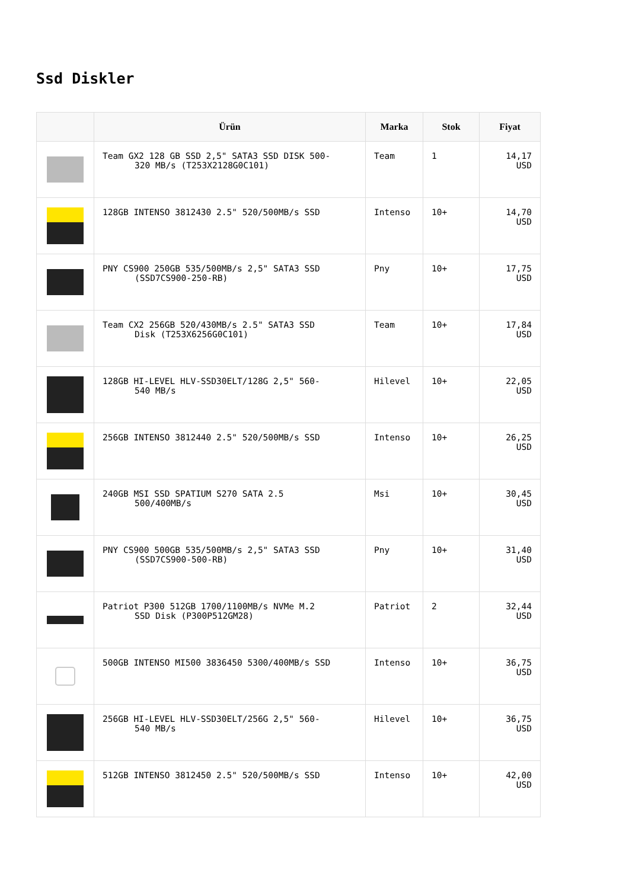Ssd Diskler
| | Ürün | Marka | Stok | Fiyat |
| --- | --- | --- | --- | --- |
| | Team GX2 128 GB SSD 2,5" SATA3 SSD DISK 500- 320 MB/s (T253X2128G0C101) | Team | 1 | 14,17 USD |
| | 128GB INTENSO 3812430 2.5" 520/500MB/s SSD | Intenso | 10+ | 14,70 USD |
| | PNY CS900 250GB 535/500MB/s 2,5" SATA3 SSD (SSD7CS900-250-RB) | Pny | 10+ | 17,75 USD |
| | Team CX2 256GB 520/430MB/s 2.5" SATA3 SSD Disk (T253X6256G0C101) | Team | 10+ | 17,84 USD |
| | 128GB HI-LEVEL HLV-SSD30ELT/128G 2,5" 560- 540 MB/s | Hilevel | 10+ | 22,05 USD |
| | 256GB INTENSO 3812440 2.5" 520/500MB/s SSD | Intenso | 10+ | 26,25 USD |
| | 240GB MSI SSD SPATIUM S270 SATA 2.5 500/400MB/s | Msi | 10+ | 30,45 USD |
| | PNY CS900 500GB 535/500MB/s 2,5" SATA3 SSD (SSD7CS900-500-RB) | Pny | 10+ | 31,40 USD |
| | Patriot P300 512GB 1700/1100MB/s NVMe M.2 SSD Disk (P300P512GM28) | Patriot | 2 | 32,44 USD |
| | 500GB INTENSO MI500 3836450 5300/400MB/s SSD | Intenso | 10+ | 36,75 USD |
| | 256GB HI-LEVEL HLV-SSD30ELT/256G 2,5" 560- 540 MB/s | Hilevel | 10+ | 36,75 USD |
| | 512GB INTENSO 3812450 2.5" 520/500MB/s SSD | Intenso | 10+ | 42,00 USD |